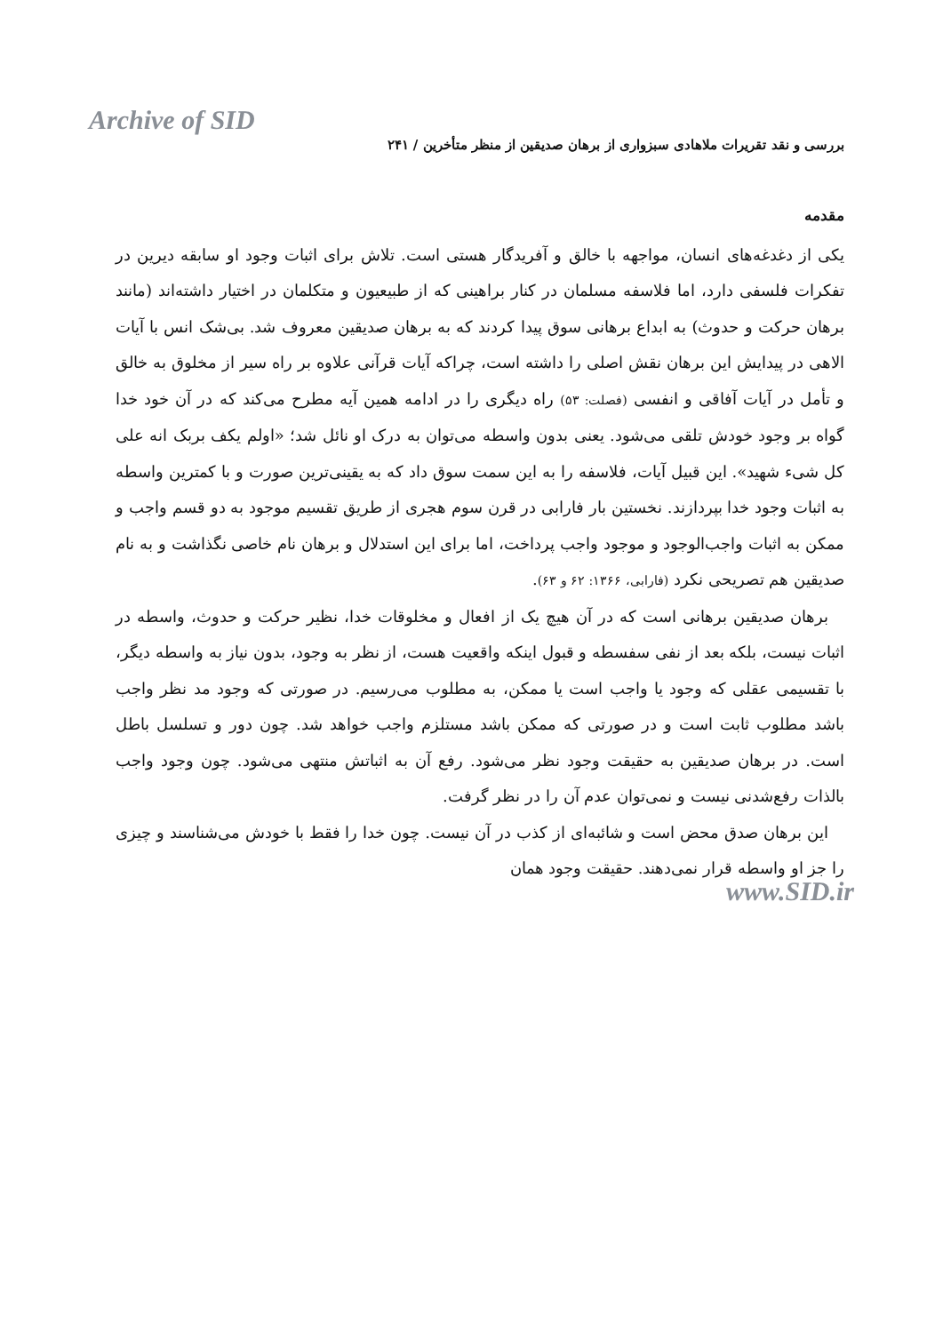Archive of SID
بررسی و نقد تقریرات ملاهادی سبزواری از برهان صدیقین از منظر متأخرین / ۲۴۱
مقدمه
یکی از دغدغه‌های انسان، مواجهه با خالق و آفریدگار هستی است. تلاش برای اثبات وجود او سابقه دیرین در تفکرات فلسفی دارد، اما فلاسفه مسلمان در کنار براهینی که از طبیعیون و متکلمان در اختیار داشته‌اند (مانند برهان حرکت و حدوث) به ابداع برهانی سوق پیدا کردند که به برهان صدیقین معروف شد. بی‌شک انس با آیات الاهی در پیدایش این برهان نقش اصلی را داشته است، چراکه آیات قرآنی علاوه بر راه سیر از مخلوق به خالق و تأمل در آیات آفاقی و انفسی (فصلت: ۵۳) راه دیگری را در ادامه همین آیه مطرح می‌کند که در آن خود خدا گواه بر وجود خودش تلقی می‌شود. یعنی بدون واسطه می‌توان به درک او نائل شد؛ «اولم یکف بربک انه علی کل شیء شهید». این قبیل آیات، فلاسفه را به این سمت سوق داد که به یقینی‌ترین صورت و با کمترین واسطه به اثبات وجود خدا بپردازند. نخستین بار فارابی در قرن سوم هجری از طریق تقسیم موجود به دو قسم واجب و ممکن به اثبات واجب‌الوجود و موجود واجب پرداخت، اما برای این استدلال و برهان نام خاصی نگذاشت و به نام صدیقین هم تصریحی نکرد (فارابی، ۱۳۶۶: ۶۲ و ۶۳).
برهان صدیقین برهانی است که در آن هیچ یک از افعال و مخلوقات خدا، نظیر حرکت و حدوث، واسطه در اثبات نیست، بلکه بعد از نفی سفسطه و قبول اینکه واقعیت هست، از نظر به وجود، بدون نیاز به واسطه دیگر، با تقسیمی عقلی که وجود یا واجب است یا ممکن، به مطلوب می‌رسیم. در صورتی که وجود مد نظر واجب باشد مطلوب ثابت است و در صورتی که ممکن باشد مستلزم واجب خواهد شد. چون دور و تسلسل باطل است. در برهان صدیقین به حقیقت وجود نظر می‌شود. رفع آن به اثباتش منتهی می‌شود. چون وجود واجب بالذات رفع‌شدنی نیست و نمی‌توان عدم آن را در نظر گرفت.
این برهان صدق محض است و شائبه‌ای از کذب در آن نیست. چون خدا را فقط با خودش می‌شناسند و چیزی را جز او واسطه قرار نمی‌دهند. حقیقت وجود همان
www.SID.ir